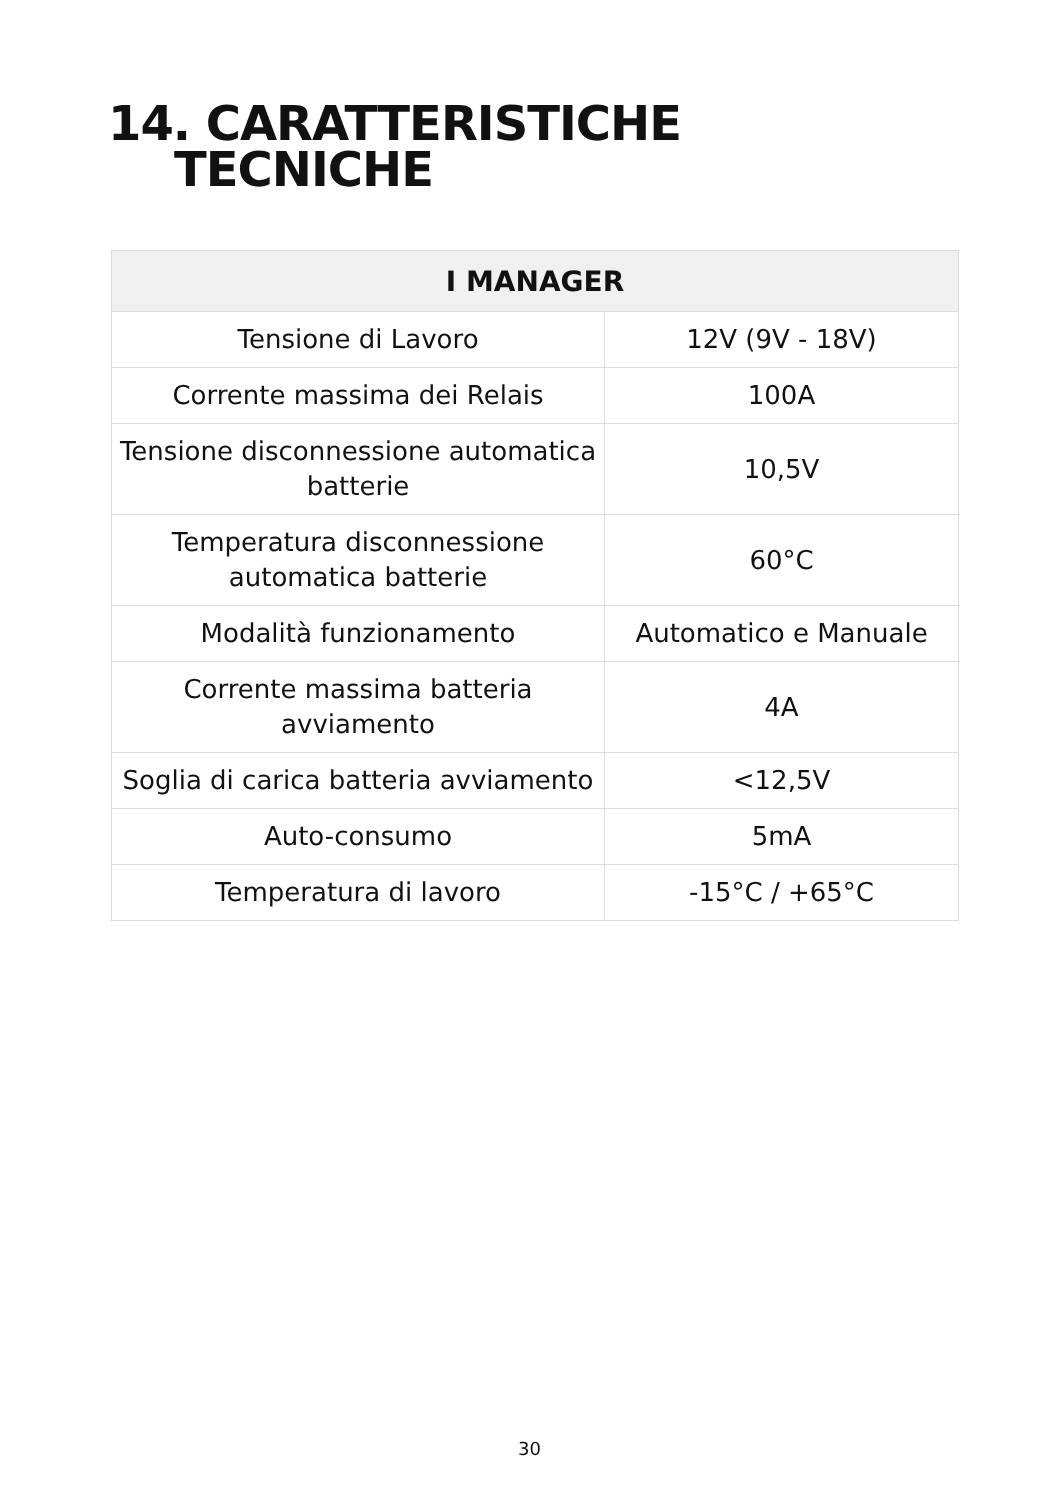14. CARATTERISTICHE
TECNICHE
| I MANAGER | |
| --- | --- |
| Tensione di Lavoro | 12V (9V - 18V) |
| Corrente massima dei Relais | 100A |
| Tensione disconnessione automatica batterie | 10,5V |
| Temperatura disconnessione automatica batterie | 60°C |
| Modalità funzionamento | Automatico e Manuale |
| Corrente massima batteria avviamento | 4A |
| Soglia di carica batteria avviamento | <12,5V |
| Auto-consumo | 5mA |
| Temperatura di lavoro | -15°C / +65°C |
30